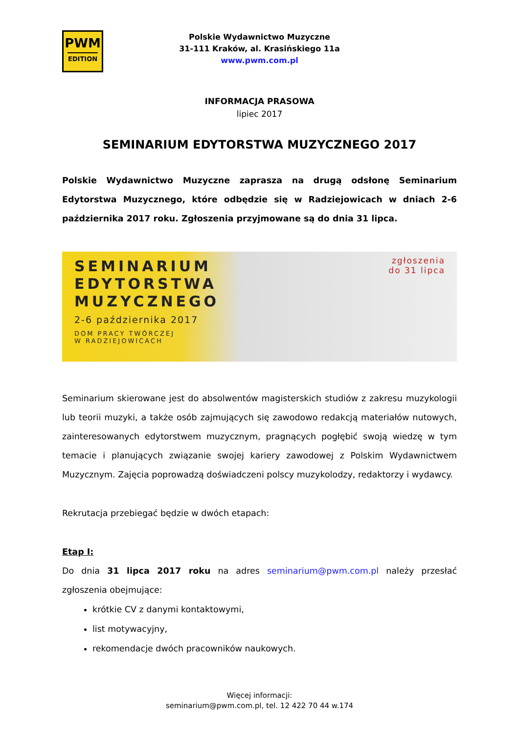PWM
EDITION
Polskie Wydawnictwo Muzyczne
31-111 Kraków, al. Krasińskiego 11a
www.pwm.com.pl
INFORMACJA PRASOWA
lipiec 2017
SEMINARIUM EDYTORSTWA MUZYCZNEGO 2017
Polskie Wydawnictwo Muzyczne zaprasza na drugą odsłonę Seminarium Edytorstwa Muzycznego, które odbędzie się w Radziejowicach w dniach 2-6 października 2017 roku. Zgłoszenia przyjmowane są do dnia 31 lipca.
SEMINARIUM
EDYTORSTWA
MUZYCZNEGO
2-6 października 2017
DOM PRACY TWÓRCZEJ
W RADZIEJOWICACH
zgłoszenia
do 31 lipca
Seminarium skierowane jest do absolwentów magisterskich studiów z zakresu muzykologii lub teorii muzyki, a także osób zajmujących się zawodowo redakcją materiałów nutowych, zainteresowanych edytorstwem muzycznym, pragnących pogłębić swoją wiedzę w tym temacie i planujących związanie swojej kariery zawodowej z Polskim Wydawnictwem Muzycznym. Zajęcia poprowadzą doświadczeni polscy muzykolodzy, redaktorzy i wydawcy.
Rekrutacja przebiegać będzie w dwóch etapach:
Etap I:
Do dnia 31 lipca 2017 roku na adres seminarium@pwm.com.pl należy przesłać zgłoszenia obejmujące:
krótkie CV z danymi kontaktowymi,
list motywacyjny,
rekomendacje dwóch pracowników naukowych.
Więcej informacji:
seminarium@pwm.com.pl, tel. 12 422 70 44 w.174